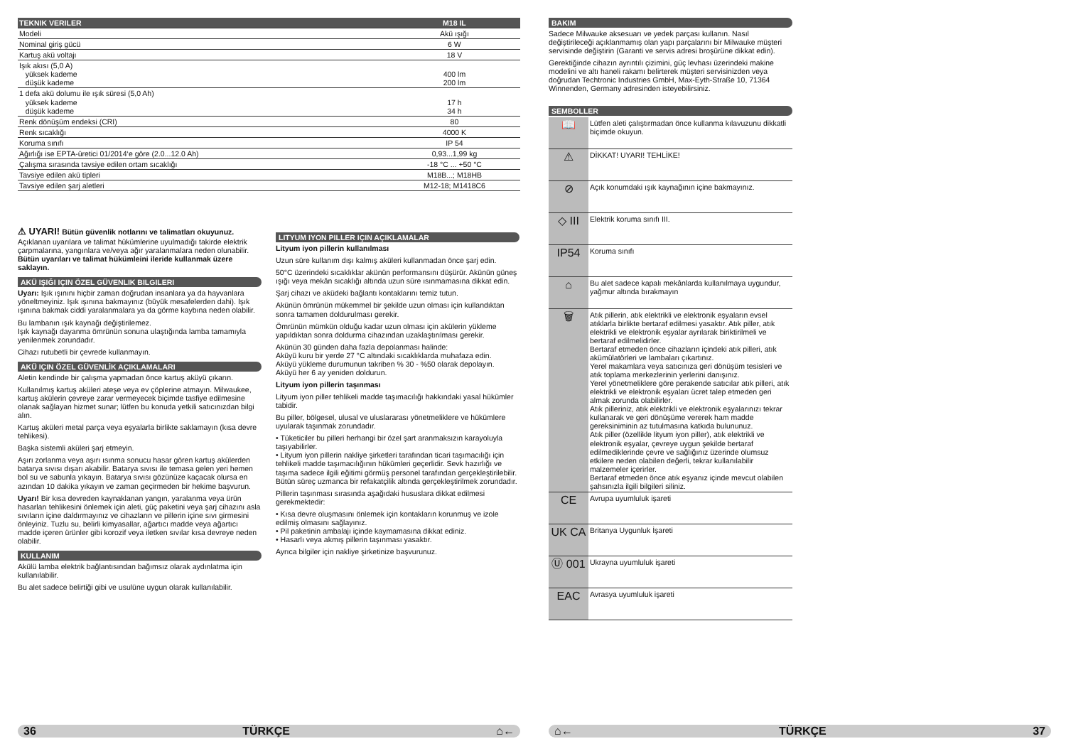| TEKNIK VERILER | M18 IL |
| --- | --- |
| Modeli | Akü ışığı |
| Nominal giriş gücü | 6 W |
| Kartuş akü voltajı | 18 V |
| Işık akısı (5,0 A) yüksek kademe düşük kademe | 400 lm 200 lm |
| 1 defa akü dolumu ile ışık süresi (5,0 Ah) yüksek kademe düşük kademe | 17 h 34 h |
| Renk dönüşüm endeksi (CRI) | 80 |
| Renk sıcaklığı | 4000 K |
| Koruma sınıfı | IP 54 |
| Ağırlığı ise EPTA-üretici 01/2014‘e göre (2.0...12.0 Ah) | 0,93...1,99 kg |
| Çalışma sırasında tavsiye edilen ortam sıcaklığı | -18 °C ... +50 °C |
| Tavsiye edilen akü tipleri | M18B...; M18HB |
| Tavsiye edilen şarj aletleri | M12-18; M1418C6 |
⚠ UYARI! Bütün güvenlik notlarını ve talimatları okuyunuz. Açıklanan uyarılara ve talimat hükümlerine uyulmadığı takirde elektrik çarpmalarına, yangınlara ve/veya ağır yaralanmalara neden olunabilir.
Bütün uyarıları ve talimat hükümleini ileride kullanmak üzere saklayın.
AKÜ IŞIĞI IÇIN ÖZEL GÜVENLIK BILGILERI
Uyarı: Işık ışınını hiçbir zaman doğrudan insanlara ya da hayvanlara yöneltmeyiniz. Işık ışınına bakmayınız (büyük mesafelerden dahi). Işık ışınına bakmak ciddi yaralanmalara ya da görme kaybına neden olabilir.
Bu lambanın ışık kaynağı değiştirilemez.
Işık kaynağı dayanma ömrünün sonuna ulaştığında lamba tamamıyla yenilenmek zorundadır.
Cihazı rutubetli bir çevrede kullanmayın.
AKÜ IÇIN ÖZEL GÜVENLİK AÇIKLAMALARI
Aletin kendinde bir çalışma yapmadan önce kartuş aküyü çıkarın.
Kullanılmış kartuş aküleri ateşe veya ev çöplerine atmayın. Milwaukee, kartuş akülerin çevreye zarar vermeyecek biçimde tasfiye edilmesine olanak sağlayan hizmet sunar; lütfen bu konuda yetkili satıcınızdan bilgi alın.
Kartuş aküleri metal parça veya eşyalarla birlikte saklamayın (kısa devre tehlikesi).
Başka sistemli aküleri şarj etmeyin.
Aşırı zorlanma veya aşırı ısınma sonucu hasar gören kartuş akülerden batarya sıvısı dışarı akabilir. Batarya sıvısı ile temasa gelen yeri hemen bol su ve sabunla yıkayın. Batarya sıvısı gözünüze kaçacak olursa en azından 10 dakika yıkayın ve zaman geçirmeden bir hekime başvurun.
Uyarı! Bir kısa devreden kaynaklanan yangın, yaralanma veya ürün hasarları tehlikesini önlemek için aleti, güç paketini veya şarj cihazını asla sıvıların içine daldırmayınız ve cihazların ve pillerin içine sıvı girmesini önleyiniz. Tuzlu su, belirli kimyasallar, ağartıcı madde veya ağartıcı madde içeren ürünler gibi korozif veya iletken sıvılar kısa devreye neden olabilir.
KULLANIM
Akülü lamba elektrik bağlantısından bağımsız olarak aydınlatma için kullanılabilir.
Bu alet sadece belirtiği gibi ve usulüne uygun olarak kullanılabilir.
LITYUM IYON PILLER IÇIN AÇIKLAMALAR
Lityum iyon pillerin kullanılması
Uzun süre kullanım dışı kalmış aküleri kullanmadan önce şarj edin.
50°C üzerindeki sıcaklıklar akünün performansını düşürür. Akünün güneş ışığı veya mekân sıcaklığı altında uzun süre ısınmamasına dikkat edin.
Şarj cihazı ve aküdeki bağlantı kontaklarını temiz tutun.
Akünün ömrünün mükemmel bir şekilde uzun olması için kullandıktan sonra tamamen doldurulması gerekir.
Ömrünün mümkün olduğu kadar uzun olması için akülerin yükleme yapıldıktan sonra doldurma cihazından uzaklaştırılması gerekir.
Akünün 30 günden daha fazla depolanması halinde:
Aküyü kuru bir yerde 27 °C altındaki sıcaklıklarda muhafaza edin.
Aküyü yükleme durumunun takriben % 30 - %50 olarak depolayın.
Aküyü her 6 ay yeniden doldurun.
Lityum iyon pillerin taşınması
Lityum iyon piller tehlikeli madde taşımacılığı hakkındaki yasal hükümler tabidir.
Bu piller, bölgesel, ulusal ve uluslararası yönetmeliklere ve hükümlere uyularak taşınmak zorundadır.
• Tüketiciler bu pilleri herhangi bir özel şart aranmaksızın karayoluyla taşıyabilirler.
• Lityum iyon pillerin nakliye şirketleri tarafından ticari taşımacılığı için tehlikeli madde taşımacılığının hükümleri geçerlidir. Sevk hazırlığı ve taşıma sadece ilgili eğitimi görmüş personel tarafından gerçekleştirilebilir. Bütün süreç uzmanca bir refakatçilik altında gerçekleştirilmek zorundadır.
Pillerin taşınması sırasında aşağıdaki hususlara dikkat edilmesi gerekmektedir:
• Kısa devre oluşmasını önlemek için kontakların korunmuş ve izole edilmiş olmasını sağlayınız.
• Pil paketinin ambalajı içinde kaymamasına dikkat ediniz.
• Hasarlı veya akmış pillerin taşınması yasaktır.
Ayrıca bilgiler için nakliye şirketinize başvurunuz.
BAKIM
Sadece Milwauke aksesuarı ve yedek parçası kullanın. Nasıl değiştirileceği açıklanmamış olan yapı parçalarını bir Milwauke müşteri servisinde değiştirin (Garanti ve servis adresi broşürüne dikkat edin).
Gerektiğinde cihazın ayrıntılı çizimini, güç levhası üzerindeki makine modelini ve altı haneli rakamı belirterek müşteri servisinizden veya doğrudan Techtronic Industries GmbH, Max-Eyth-Straße 10, 71364 Winnenden, Germany adresinden isteyebilirsiniz.
SEMBOLLER
| 📖 | Lütfen aleti çalıştırmadan önce kullanma kılavuzunu dikkatli biçimde okuyun. |
| ⚠ | DİKKAT! UYARI! TEHLİKE! |
| ⊘ | Açık konumdaki ışık kaynağının içine bakmayınız. |
| ◇ III | Elektrik koruma sınıfı III. |
| IP54 | Koruma sınıfı |
| ⌂ | Bu alet sadece kapalı mekânlarda kullanılmaya uygundur, yağmur altında bırakmayın |
| 🗑 | Atık pillerin, atık elektrikli ve elektronik eşyaların evsel atıklarla birlikte bertaraf edilmesi yasaktır. Atık piller, atık elektrikli ve elektronik eşyalar ayrılarak biriktirilmeli ve bertaraf edilmelidirler. Bertaraf etmeden önce cihazların içindeki atık pilleri, atık akümülatörleri ve lambaları çıkartınız. Yerel makamlara veya satıcınıza geri dönüşüm tesisleri ve atık toplama merkezlerinin yerlerini danışınız. Yerel yönetmeliklere göre perakende satıcılar atık pilleri, atık elektrikli ve elektronik eşyaları ücret talep etmeden geri almak zorunda olabilirler. Atık pilleriniz, atık elektrikli ve elektronik eşyalarınızı tekrar kullanarak ve geri dönüşüme vererek ham madde gereksiniminin az tutulmasına katkıda bulununuz. Atık piller (özellikle lityum iyon piller), atık elektrikli ve elektronik eşyalar, çevreye uygun şekilde bertaraf edilmediklerinde çevre ve sağlığınız üzerinde olumsuz etkilere neden olabilen değerli, tekrar kullanılabilir malzemeler içerirler. Bertaraf etmeden önce atık eşyanız içinde mevcut olabilen şahsınızla ilgili bilgileri siliniz. |
| CE | Avrupa uyumluluk işareti |
| UK CA | Britanya Uygunluk İşareti |
| Ⓤ 001 | Ukrayna uyumluluk işareti |
| EAC | Avrasya uyumluluk işareti |
36 TÜRKÇE ⌂← ⌂← TÜRKÇE 37